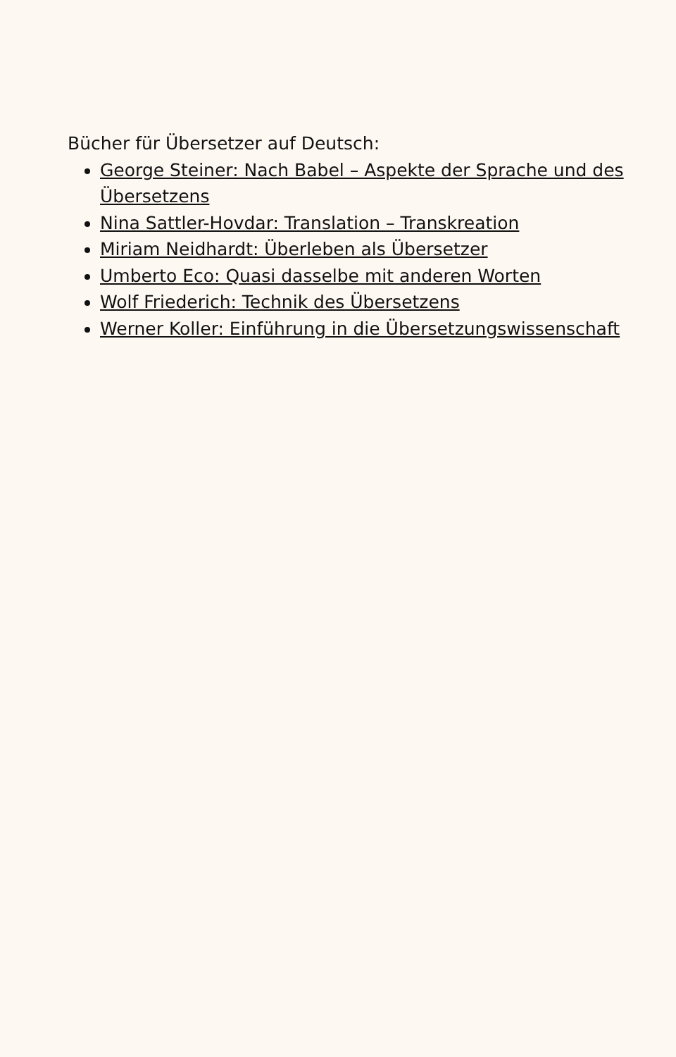Bücher für Übersetzer auf Deutsch:
George Steiner: Nach Babel – Aspekte der Sprache und des Übersetzens
Nina Sattler-Hovdar: Translation – Transkreation
Miriam Neidhardt: Überleben als Übersetzer
Umberto Eco: Quasi dasselbe mit anderen Worten
Wolf Friederich: Technik des Übersetzens
Werner Koller: Einführung in die Übersetzungswissenschaft